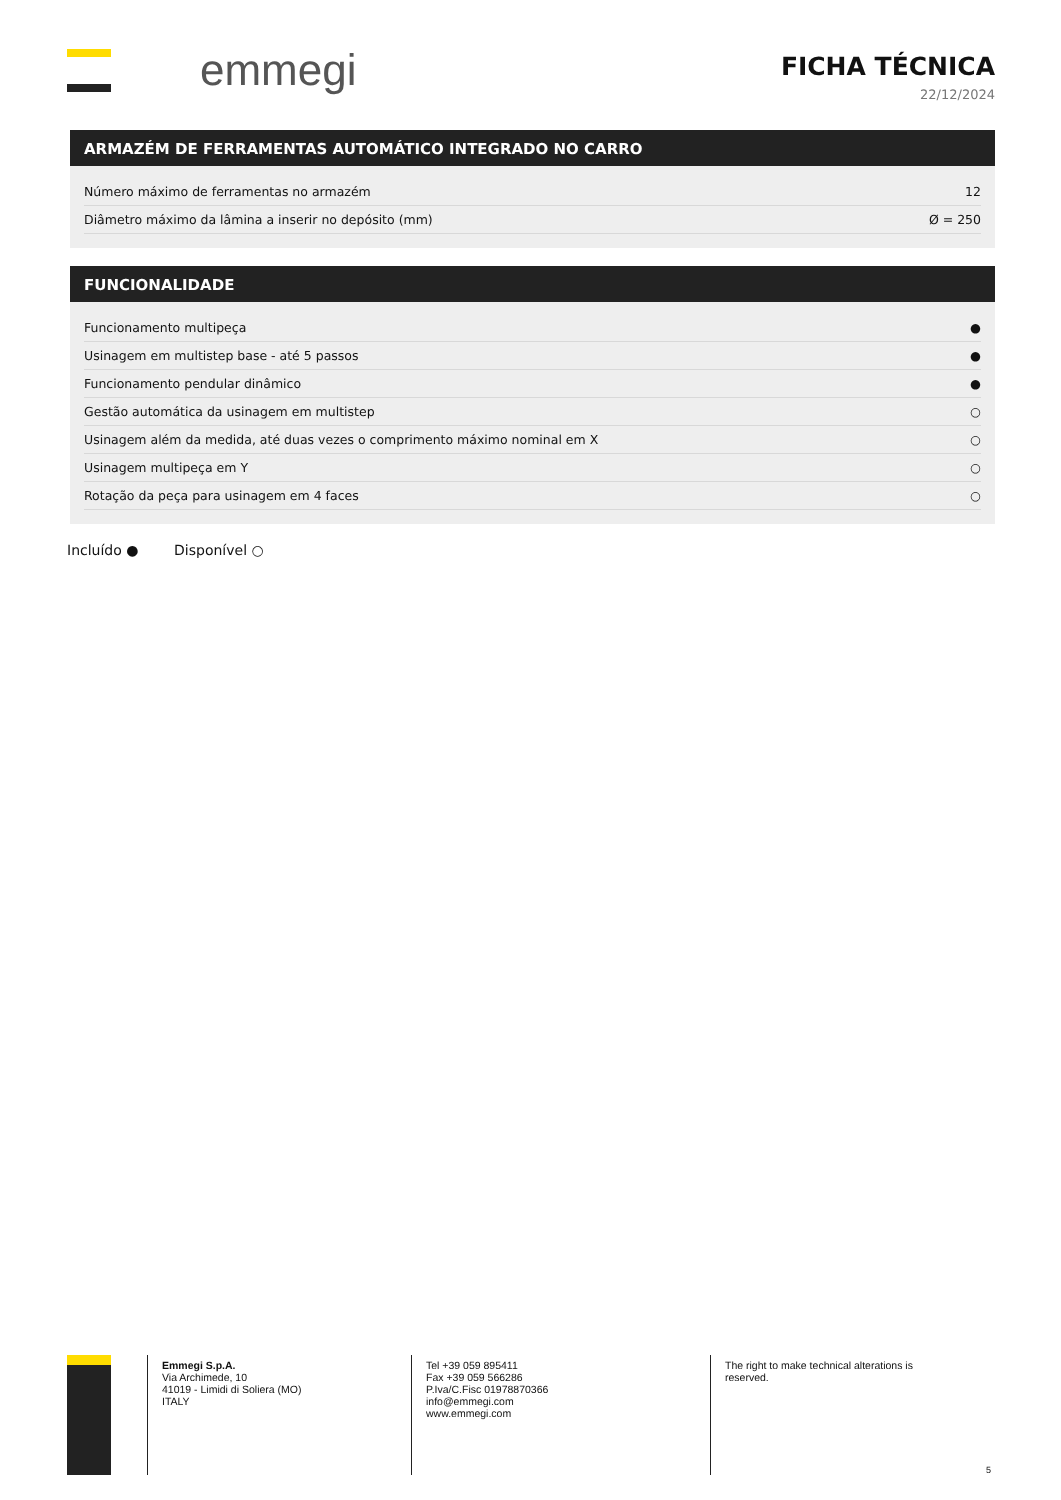emmegi
FICHA TÉCNICA
22/12/2024
ARMAZÉM DE FERRAMENTAS AUTOMÁTICO INTEGRADO NO CARRO
| Número máximo de ferramentas no armazém | 12 |
| Diâmetro máximo da lâmina a inserir no depósito (mm) | Ø = 250 |
FUNCIONALIDADE
| Funcionamento multipeça | ● |
| Usinagem em multistep base - até 5 passos | ● |
| Funcionamento pendular dinâmico | ● |
| Gestão automática da usinagem em multistep | ○ |
| Usinagem além da medida, até duas vezes o comprimento máximo nominal em X | ○ |
| Usinagem multipeça em Y | ○ |
| Rotação da peça para usinagem em 4 faces | ○ |
Incluído ● Disponível ○
Emmegi S.p.A.
Via Archimede, 10
41019 - Limidi di Soliera (MO)
ITALY
Tel +39 059 895411
Fax +39 059 566286
P.Iva/C.Fisc 01978870366
info@emmegi.com
www.emmegi.com
The right to make technical alterations is
reserved.
5